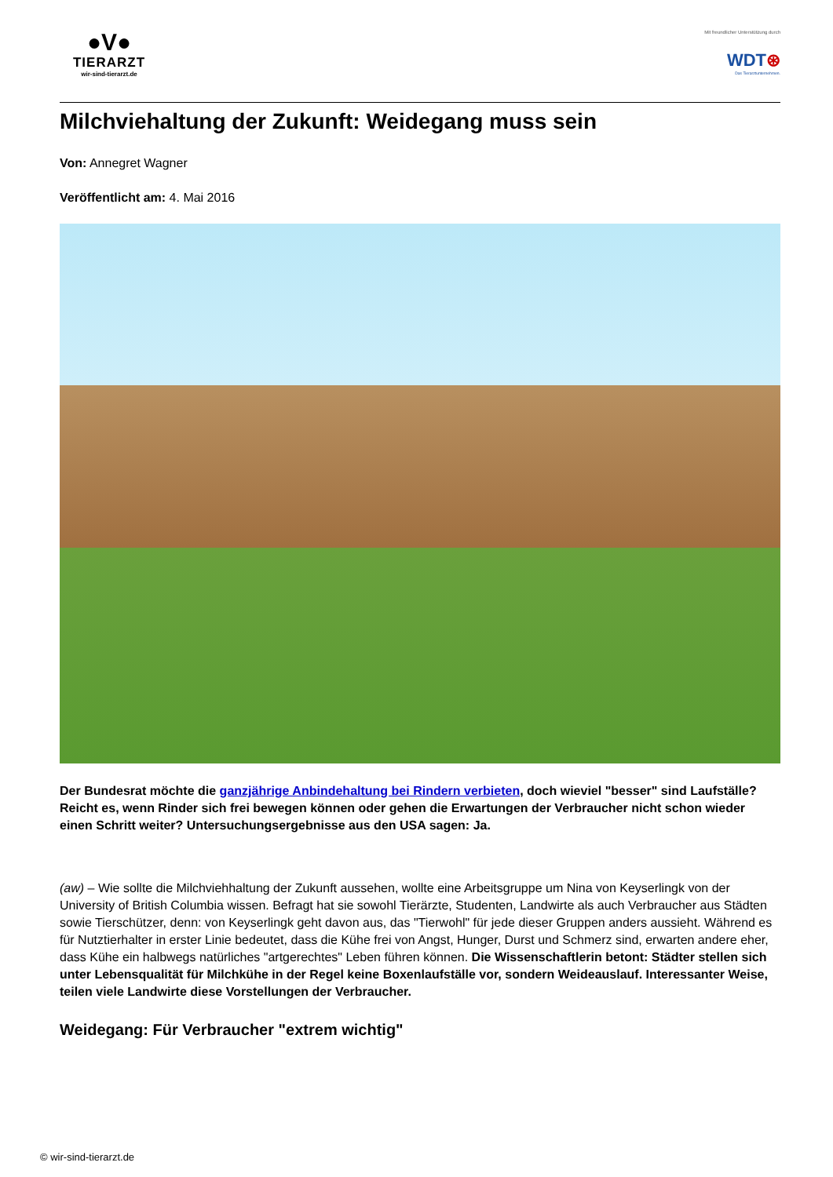●V●
TIERARZT
wir-sind-tierarzt.de
Mit freundlicher Unterstützung durch
WDT⊛
Das Tierarztunternehmen.
Milchviehaltung der Zukunft: Weidegang muss sein
Von: Annegret Wagner
Veröffentlicht am: 4. Mai 2016
Der Bundesrat möchte die ganzjährige Anbindehaltung bei Rindern verbieten, doch wieviel "besser" sind Laufställe? Reicht es, wenn Rinder sich frei bewegen können oder gehen die Erwartungen der Verbraucher nicht schon wieder einen Schritt weiter? Untersuchungsergebnisse aus den USA sagen: Ja.
(aw) – Wie sollte die Milchviehhaltung der Zukunft aussehen, wollte eine Arbeitsgruppe um Nina von Keyserlingk von der University of British Columbia wissen. Befragt hat sie sowohl Tierärzte, Studenten, Landwirte als auch Verbraucher aus Städten sowie Tierschützer, denn: von Keyserlingk geht davon aus, das "Tierwohl" für jede dieser Gruppen anders aussieht. Während es für Nutztierhalter in erster Linie bedeutet, dass die Kühe frei von Angst, Hunger, Durst und Schmerz sind, erwarten andere eher, dass Kühe ein halbwegs natürliches "artgerechtes" Leben führen können. Die Wissenschaftlerin betont: Städter stellen sich unter Lebensqualität für Milchkühe in der Regel keine Boxenlaufställe vor, sondern Weideauslauf. Interessanter Weise, teilen viele Landwirte diese Vorstellungen der Verbraucher.
Weidegang: Für Verbraucher "extrem wichtig"
© wir-sind-tierarzt.de